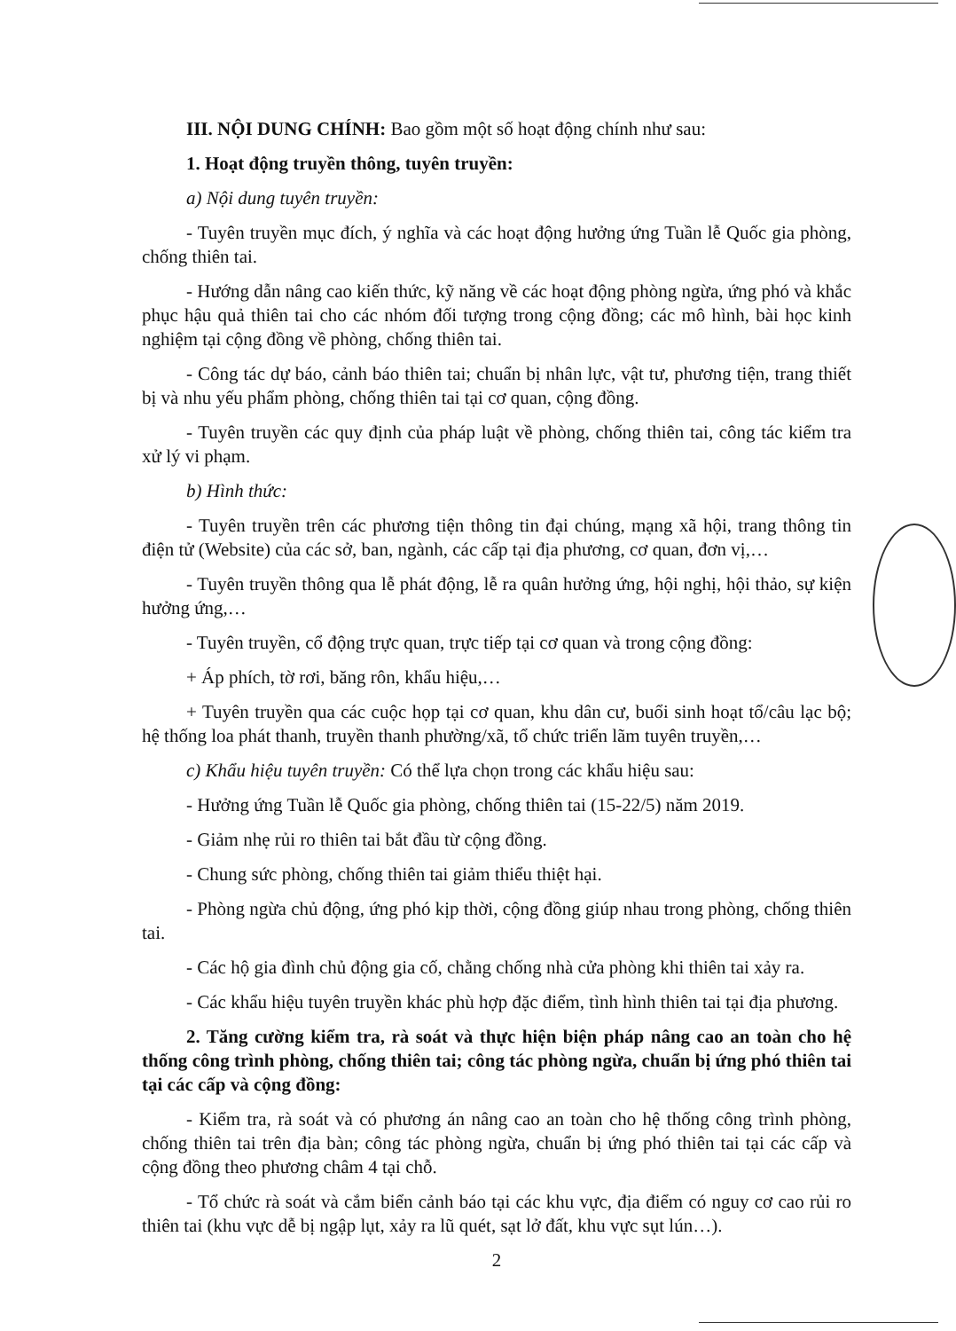III. NỘI DUNG CHÍNH: Bao gồm một số hoạt động chính như sau:
1. Hoạt động truyền thông, tuyên truyền:
a) Nội dung tuyên truyền:
- Tuyên truyền mục đích, ý nghĩa và các hoạt động hưởng ứng Tuần lễ Quốc gia phòng, chống thiên tai.
- Hướng dẫn nâng cao kiến thức, kỹ năng về các hoạt động phòng ngừa, ứng phó và khắc phục hậu quả thiên tai cho các nhóm đối tượng trong cộng đồng; các mô hình, bài học kinh nghiệm tại cộng đồng về phòng, chống thiên tai.
- Công tác dự báo, cảnh báo thiên tai; chuẩn bị nhân lực, vật tư, phương tiện, trang thiết bị và nhu yếu phẩm phòng, chống thiên tai tại cơ quan, cộng đồng.
- Tuyên truyền các quy định của pháp luật về phòng, chống thiên tai, công tác kiểm tra xử lý vi phạm.
b) Hình thức:
- Tuyên truyền trên các phương tiện thông tin đại chúng, mạng xã hội, trang thông tin điện tử (Website) của các sở, ban, ngành, các cấp tại địa phương, cơ quan, đơn vị,…
- Tuyên truyền thông qua lễ phát động, lễ ra quân hưởng ứng, hội nghị, hội thảo, sự kiện hưởng ứng,…
- Tuyên truyền, cổ động trực quan, trực tiếp tại cơ quan và trong cộng đồng:
+ Áp phích, tờ rơi, băng rôn, khẩu hiệu,…
+ Tuyên truyền qua các cuộc họp tại cơ quan, khu dân cư, buổi sinh hoạt tổ/câu lạc bộ; hệ thống loa phát thanh, truyền thanh phường/xã, tổ chức triển lãm tuyên truyền,…
c) Khẩu hiệu tuyên truyền: Có thể lựa chọn trong các khẩu hiệu sau:
- Hưởng ứng Tuần lễ Quốc gia phòng, chống thiên tai (15-22/5) năm 2019.
- Giảm nhẹ rủi ro thiên tai bắt đầu từ cộng đồng.
- Chung sức phòng, chống thiên tai giảm thiểu thiệt hại.
- Phòng ngừa chủ động, ứng phó kịp thời, cộng đồng giúp nhau trong phòng, chống thiên tai.
- Các hộ gia đình chủ động gia cố, chằng chống nhà cửa phòng khi thiên tai xảy ra.
- Các khẩu hiệu tuyên truyền khác phù hợp đặc điểm, tình hình thiên tai tại địa phương.
2. Tăng cường kiểm tra, rà soát và thực hiện biện pháp nâng cao an toàn cho hệ thống công trình phòng, chống thiên tai; công tác phòng ngừa, chuẩn bị ứng phó thiên tai tại các cấp và cộng đồng:
- Kiểm tra, rà soát và có phương án nâng cao an toàn cho hệ thống công trình phòng, chống thiên tai trên địa bàn; công tác phòng ngừa, chuẩn bị ứng phó thiên tai tại các cấp và cộng đồng theo phương châm 4 tại chỗ.
- Tổ chức rà soát và cắm biển cảnh báo tại các khu vực, địa điểm có nguy cơ cao rủi ro thiên tai (khu vực dễ bị ngập lụt, xảy ra lũ quét, sạt lở đất, khu vực sụt lún…).
2